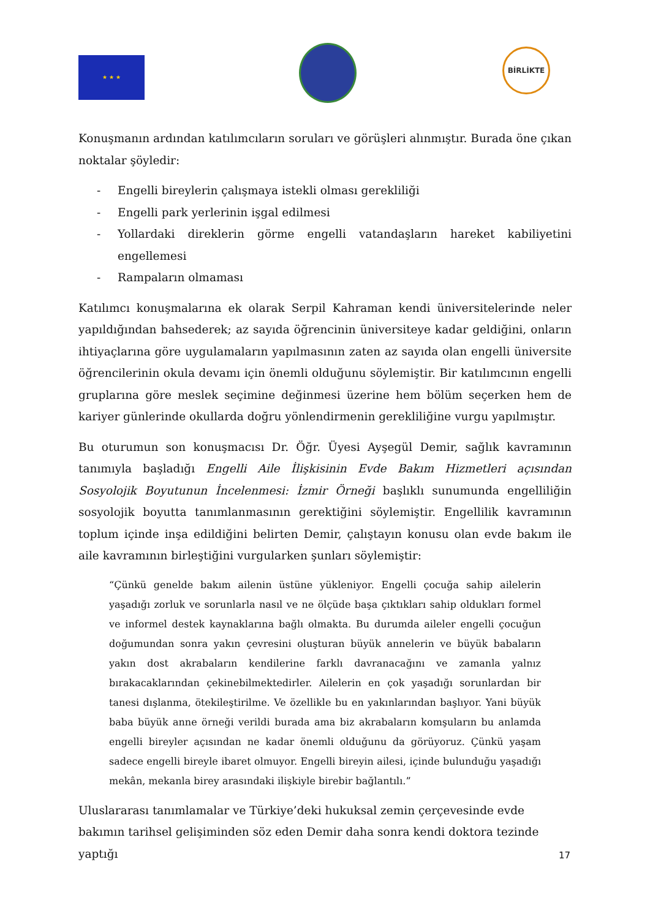★ ★ ★
BİRLİKTE
Konuşmanın ardından katılımcıların soruları ve görüşleri alınmıştır. Burada öne çıkan noktalar şöyledir:
- Engelli bireylerin çalışmaya istekli olması gerekliliği
- Engelli park yerlerinin işgal edilmesi
- Yollardaki direklerin görme engelli vatandaşların hareket kabiliyetini engellemesi
- Rampaların olmaması
Katılımcı konuşmalarına ek olarak Serpil Kahraman kendi üniversitelerinde neler yapıldığından bahsederek; az sayıda öğrencinin üniversiteye kadar geldiğini, onların ihtiyaçlarına göre uygulamaların yapılmasının zaten az sayıda olan engelli üniversite öğrencilerinin okula devamı için önemli olduğunu söylemiştir. Bir katılımcının engelli gruplarına göre meslek seçimine değinmesi üzerine hem bölüm seçerken hem de kariyer günlerinde okullarda doğru yönlendirmenin gerekliliğine vurgu yapılmıştır.
Bu oturumun son konuşmacısı Dr. Öğr. Üyesi Ayşegül Demir, sağlık kavramının tanımıyla başladığı Engelli Aile İlişkisinin Evde Bakım Hizmetleri açısından Sosyolojik Boyutunun İncelenmesi: İzmir Örneği başlıklı sunumunda engelliliğin sosyolojik boyutta tanımlanmasının gerektiğini söylemiştir. Engellilik kavramının toplum içinde inşa edildiğini belirten Demir, çalıştayın konusu olan evde bakım ile aile kavramının birleştiğini vurgularken şunları söylemiştir:
“Çünkü genelde bakım ailenin üstüne yükleniyor. Engelli çocuğa sahip ailelerin yaşadığı zorluk ve sorunlarla nasıl ve ne ölçüde başa çıktıkları sahip oldukları formel ve informel destek kaynaklarına bağlı olmakta. Bu durumda aileler engelli çocuğun doğumundan sonra yakın çevresini oluşturan büyük annelerin ve büyük babaların yakın dost akrabaların kendilerine farklı davranacağını ve zamanla yalnız bırakacaklarından çekinebilmektedirler. Ailelerin en çok yaşadığı sorunlardan bir tanesi dışlanma, ötekileştirilme. Ve özellikle bu en yakınlarından başlıyor. Yani büyük baba büyük anne örneği verildi burada ama biz akrabaların komşuların bu anlamda engelli bireyler açısından ne kadar önemli olduğunu da görüyoruz. Çünkü yaşam sadece engelli bireyle ibaret olmuyor. Engelli bireyin ailesi, içinde bulunduğu yaşadığı mekân, mekanla birey arasındaki ilişkiyle birebir bağlantılı.”
Uluslararası tanımlamalar ve Türkiye’deki hukuksal zemin çerçevesinde evde bakımın tarihsel gelişiminden söz eden Demir daha sonra kendi doktora tezinde yaptığı
17